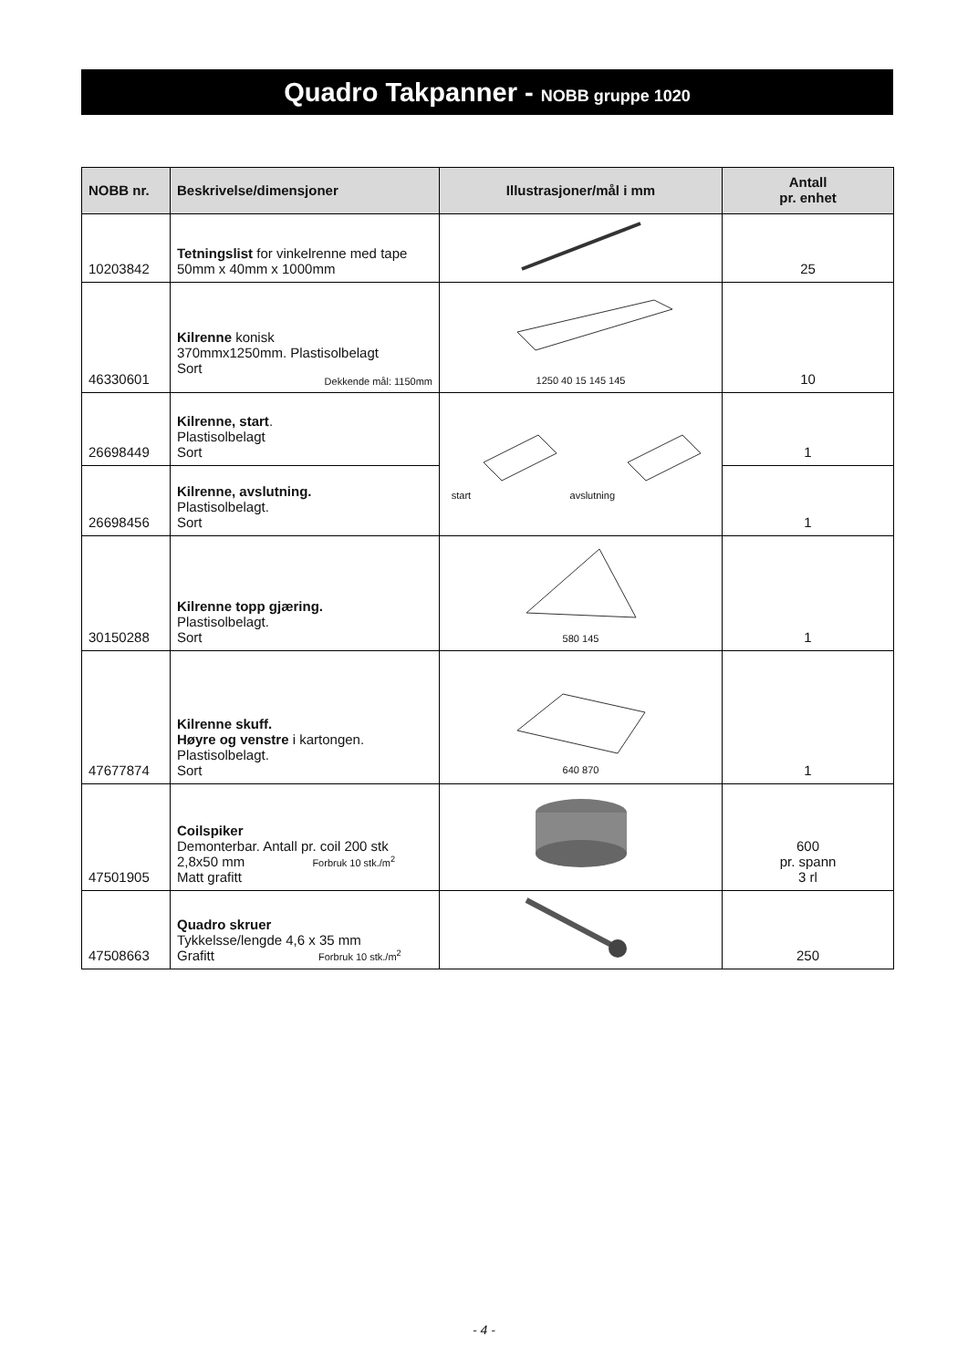Quadro Takpanner - NOBB gruppe 1020
| NOBB nr. | Beskrivelse/dimensjoner | Illustrasjoner/mål i mm | Antall pr. enhet |
| --- | --- | --- | --- |
| 10203842 | Tetningslist for vinkelrenne med tape 50mm x 40mm x 1000mm | | 25 |
| 46330601 | Kilrenne konisk 370mmx1250mm. Plastisolbelagt Sort Dekkende mål: 1150mm | 1250 40 15 145 145 | 10 |
| 26698449 | Kilrenne, start . Plastisolbelagt Sort | start avslutning | 1 |
| 26698456 | Kilrenne, avslutning. Plastisolbelagt. Sort | | 1 |
| 30150288 | Kilrenne topp gjæring. Plastisolbelagt. Sort | 580 145 | 1 |
| 47677874 | Kilrenne skuff. Høyre og venstre i kartongen. Plastisolbelagt. Sort | 640 870 | 1 |
| 47501905 | Coilspiker Demonterbar. Antall pr. coil 200 stk 2,8x50 mm Forbruk 10 stk./m<sup>2</sup> Matt grafitt | | 600 pr. spann 3 rl |
| 47508663 | Quadro skruer Tykkelsse/lengde 4,6 x 35 mm Grafitt Forbruk 10 stk./m<sup>2</sup> | | 250 |
- 4 -